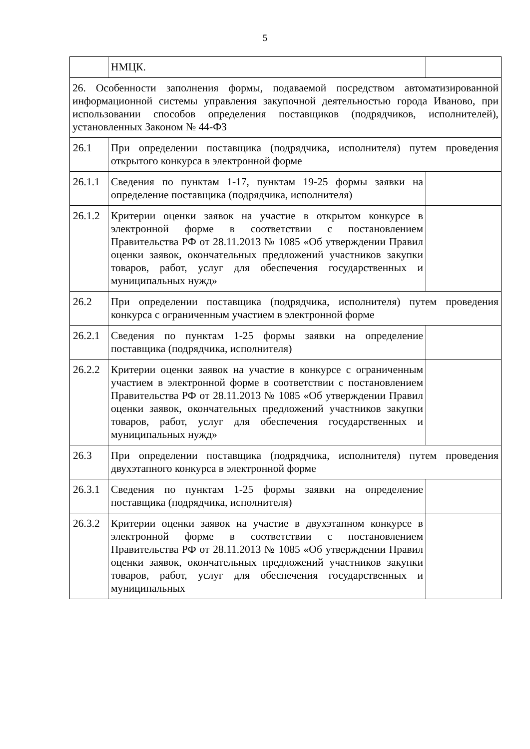5
| | НМЦК. | |
| 26. Особенности заполнения формы, подаваемой посредством автоматизированной информационной системы управления закупочной деятельностью города Иваново, при использовании способов определения поставщиков (подрядчиков, исполнителей), установленных Законом № 44-ФЗ | | |
| 26.1 | При определении поставщика (подрядчика, исполнителя) путем проведения открытого конкурса в электронной форме | |
| 26.1.1 | Сведения по пунктам 1-17, пунктам 19-25 формы заявки на определение поставщика (подрядчика, исполнителя) | |
| 26.1.2 | Критерии оценки заявок на участие в открытом конкурсе в электронной форме в соответствии с постановлением Правительства РФ от 28.11.2013 № 1085 «Об утверждении Правил оценки заявок, окончательных предложений участников закупки товаров, работ, услуг для обеспечения государственных и муниципальных нужд» | |
| 26.2 | При определении поставщика (подрядчика, исполнителя) путем проведения конкурса с ограниченным участием в электронной форме | |
| 26.2.1 | Сведения по пунктам 1-25 формы заявки на определение поставщика (подрядчика, исполнителя) | |
| 26.2.2 | Критерии оценки заявок на участие в конкурсе с ограниченным участием в электронной форме в соответствии с постановлением Правительства РФ от 28.11.2013 № 1085 «Об утверждении Правил оценки заявок, окончательных предложений участников закупки товаров, работ, услуг для обеспечения государственных и муниципальных нужд» | |
| 26.3 | При определении поставщика (подрядчика, исполнителя) путем проведения двухэтапного конкурса в электронной форме | |
| 26.3.1 | Сведения по пунктам 1-25 формы заявки на определение поставщика (подрядчика, исполнителя) | |
| 26.3.2 | Критерии оценки заявок на участие в двухэтапном конкурсе в электронной форме в соответствии с постановлением Правительства РФ от 28.11.2013 № 1085 «Об утверждении Правил оценки заявок, окончательных предложений участников закупки товаров, работ, услуг для обеспечения государственных и муниципальных | |